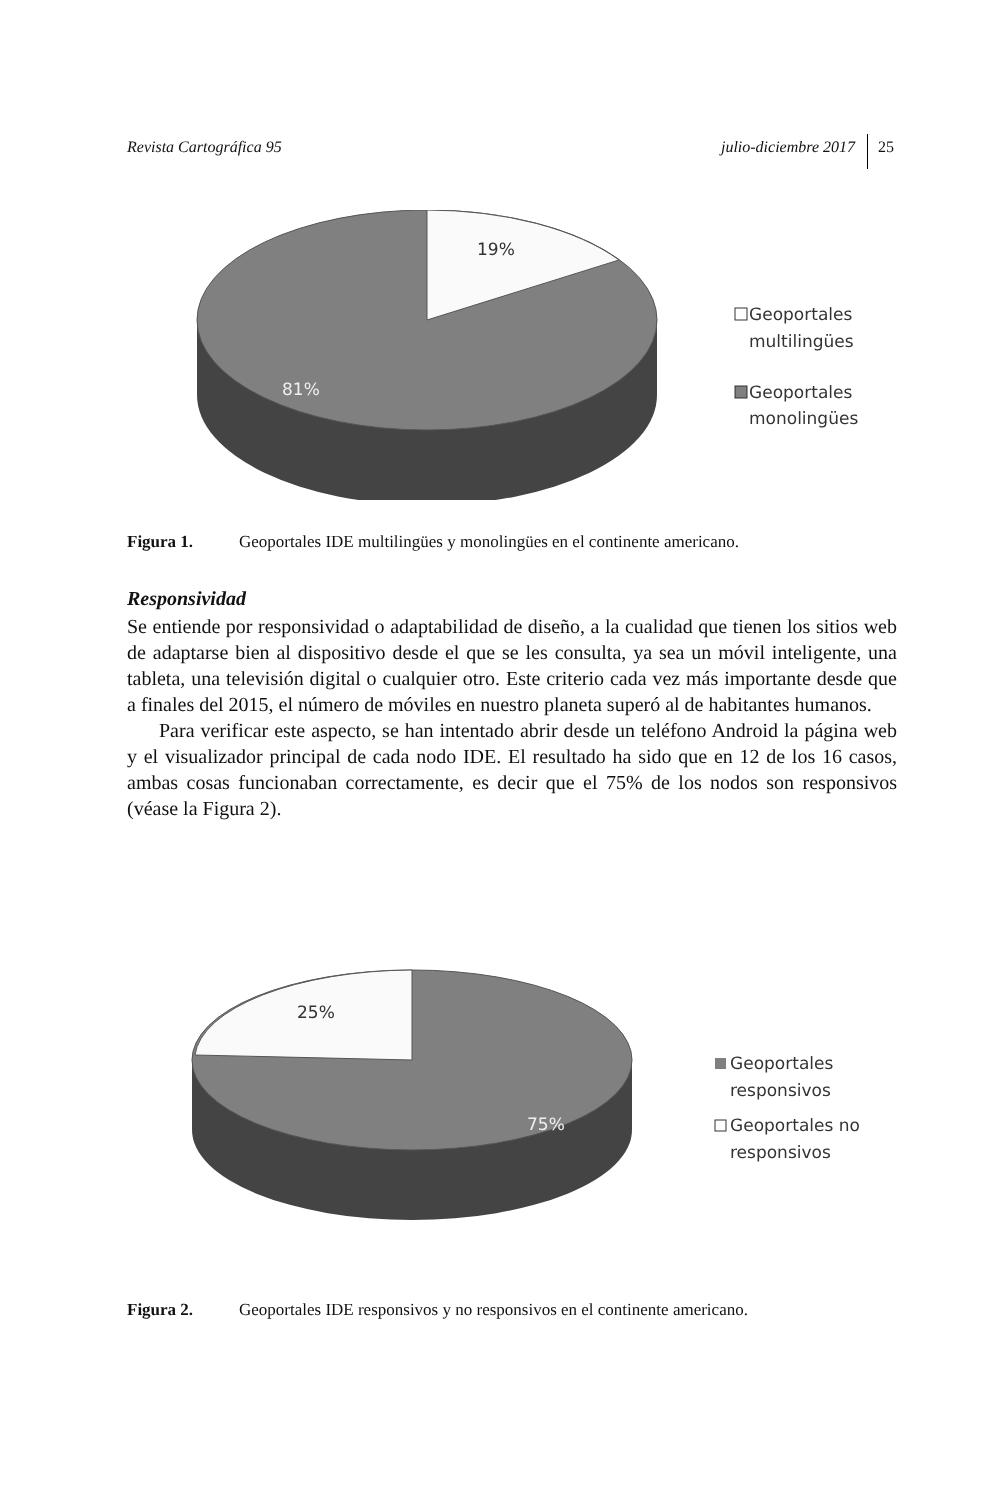Revista Cartográfica 95 julio-diciembre 2017 25
19%
81%
Geoportales
multilingües
Geoportales
monolingües
Figura 1. Geoportales IDE multilingües y monolingües en el continente americano.
Responsividad
Se entiende por responsividad o adaptabilidad de diseño, a la cualidad que tienen los sitios web de adaptarse bien al dispositivo desde el que se les consulta, ya sea un móvil inteligente, una tableta, una televisión digital o cualquier otro. Este criterio cada vez más importante desde que a finales del 2015, el número de móviles en nuestro planeta superó al de habitantes humanos.
Para verificar este aspecto, se han intentado abrir desde un teléfono Android la página web y el visualizador principal de cada nodo IDE. El resultado ha sido que en 12 de los 16 casos, ambas cosas funcionaban correctamente, es decir que el 75% de los nodos son responsivos (véase la Figura 2).
25%
75%
Geoportales
responsivos
Geoportales no
responsivos
Figura 2. Geoportales IDE responsivos y no responsivos en el continente americano.